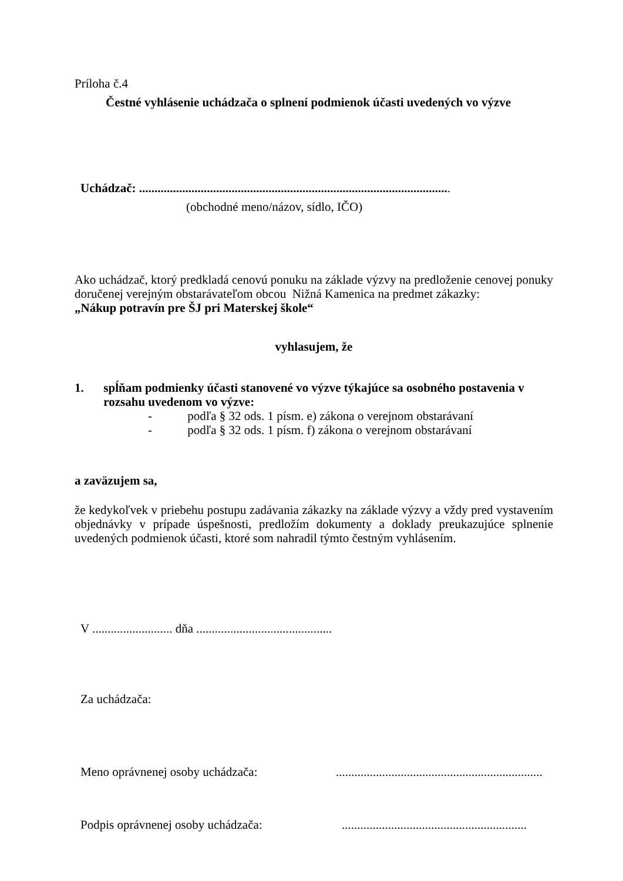Príloha č.4
Čestné vyhlásenie uchádzača o splnení podmienok účasti uvedených vo výzve
Uchádzač: .....................................................................................................
(obchodné meno/názov, sídlo, IČO)
Ako uchádzač, ktorý predkladá cenovú ponuku na základe výzvy na predloženie cenovej ponuky doručenej verejným obstarávateľom obcou Nižná Kamenica na predmet zákazky:
„Nákup potravín pre ŠJ pri Materskej škole“
vyhlasujem, že
1. spĺňam podmienky účasti stanovené vo výzve týkajúce sa osobného postavenia v rozsahu uvedenom vo výzve:
- podľa § 32 ods. 1 písm. e) zákona o verejnom obstarávaní
- podľa § 32 ods. 1 písm. f) zákona o verejnom obstarávaní
a zaväzujem sa,
že kedykoľvek v priebehu postupu zadávania zákazky na základe výzvy a vždy pred vystavením objednávky v prípade úspešnosti, predložím dokumenty a doklady preukazujúce splnenie uvedených podmienok účasti, ktoré som nahradil týmto čestným vyhlásením.
V .......................... dňa ............................................
Za uchádzača:
Meno oprávnenej osoby uchádzača:...................................................................
Podpis oprávnenej osoby uchádzača:............................................................